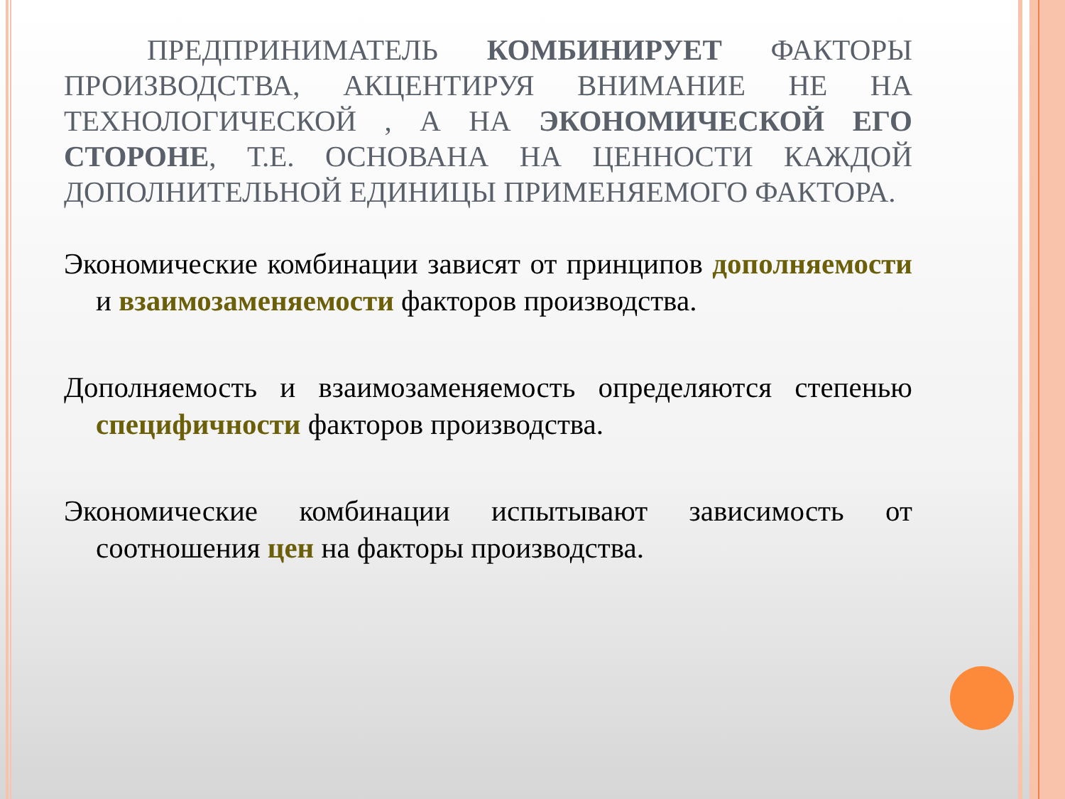ПРЕДПРИНИМАТЕЛЬ КОМБИНИРУЕТ ФАКТОРЫ ПРОИЗВОДСТВА, АКЦЕНТИРУЯ ВНИМАНИЕ НЕ НА ТЕХНОЛОГИЧЕСКОЙ , А НА ЭКОНОМИЧЕСКОЙ ЕГО СТОРОНЕ, Т.Е. ОСНОВАНА НА ЦЕННОСТИ КАЖДОЙ ДОПОЛНИТЕЛЬНОЙ ЕДИНИЦЫ ПРИМЕНЯЕМОГО ФАКТОРА.
Экономические комбинации зависят от принципов дополняемости и взаимозаменяемости факторов производства.
Дополняемость и взаимозаменяемость определяются степенью специфичности факторов производства.
Экономические комбинации испытывают зависимость от соотношения цен на факторы производства.